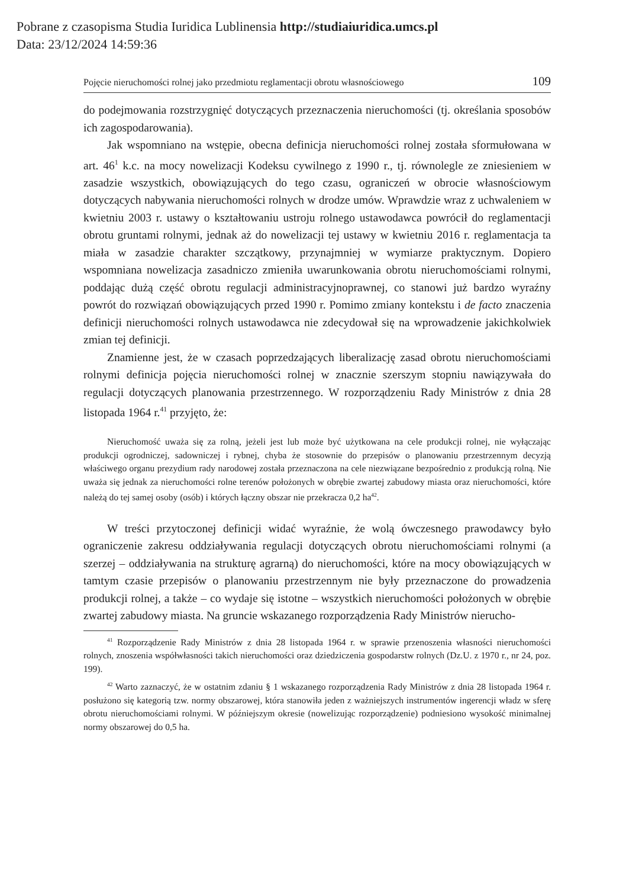Pobrane z czasopisma Studia Iuridica Lublinensia http://studiaiuridica.umcs.pl
Data: 23/12/2024 14:59:36
Pojęcie nieruchomości rolnej jako przedmiotu reglamentacji obrotu własnościowego 109
do podejmowania rozstrzygnięć dotyczących przeznaczenia nieruchomości (tj. określania sposobów ich zagospodarowania).
Jak wspomniano na wstępie, obecna definicja nieruchomości rolnej została sformułowana w art. 46<sup>1</sup> k.c. na mocy nowelizacji Kodeksu cywilnego z 1990 r., tj. równolegle ze zniesieniem w zasadzie wszystkich, obowiązujących do tego czasu, ograniczeń w obrocie własnościowym dotyczących nabywania nieruchomości rolnych w drodze umów. Wprawdzie wraz z uchwaleniem w kwietniu 2003 r. ustawy o kształtowaniu ustroju rolnego ustawodawca powrócił do reglamentacji obrotu gruntami rolnymi, jednak aż do nowelizacji tej ustawy w kwietniu 2016 r. reglamentacja ta miała w zasadzie charakter szczątkowy, przynajmniej w wymiarze praktycznym. Dopiero wspomniana nowelizacja zasadniczo zmieniła uwarunkowania obrotu nieruchomościami rolnymi, poddając dużą część obrotu regulacji administracyjnoprawnej, co stanowi już bardzo wyraźny powrót do rozwiązań obowiązujących przed 1990 r. Pomimo zmiany kontekstu i de facto znaczenia definicji nieruchomości rolnych ustawodawca nie zdecydował się na wprowadzenie jakichkolwiek zmian tej definicji.
Znamienne jest, że w czasach poprzedzających liberalizację zasad obrotu nieruchomościami rolnymi definicja pojęcia nieruchomości rolnej w znacznie szerszym stopniu nawiązywała do regulacji dotyczących planowania przestrzennego. W rozporządzeniu Rady Ministrów z dnia 28 listopada 1964 r.<sup>41</sup> przyjęto, że:
Nieruchomość uważa się za rolną, jeżeli jest lub może być użytkowana na cele produkcji rolnej, nie wyłączając produkcji ogrodniczej, sadowniczej i rybnej, chyba że stosownie do przepisów o planowaniu przestrzennym decyzją właściwego organu prezydium rady narodowej została przeznaczona na cele niezwiązane bezpośrednio z produkcją rolną. Nie uważa się jednak za nieruchomości rolne terenów położonych w obrębie zwartej zabudowy miasta oraz nieruchomości, które należą do tej samej osoby (osób) i których łączny obszar nie przekracza 0,2 ha<sup>42</sup>.
W treści przytoczonej definicji widać wyraźnie, że wolą ówczesnego prawodawcy było ograniczenie zakresu oddziaływania regulacji dotyczących obrotu nieruchomościami rolnymi (a szerzej – oddziaływania na strukturę agrarną) do nieruchomości, które na mocy obowiązujących w tamtym czasie przepisów o planowaniu przestrzennym nie były przeznaczone do prowadzenia produkcji rolnej, a także – co wydaje się istotne – wszystkich nieruchomości położonych w obrębie zwartej zabudowy miasta. Na gruncie wskazanego rozporządzenia Rady Ministrów nierucho-
<sup>41</sup> Rozporządzenie Rady Ministrów z dnia 28 listopada 1964 r. w sprawie przenoszenia własności nieruchomości rolnych, znoszenia współwłasności takich nieruchomości oraz dziedziczenia gospodarstw rolnych (Dz.U. z 1970 r., nr 24, poz. 199).
<sup>42</sup> Warto zaznaczyć, że w ostatnim zdaniu § 1 wskazanego rozporządzenia Rady Ministrów z dnia 28 listopada 1964 r. posłużono się kategorią tzw. normy obszarowej, która stanowiła jeden z ważniejszych instrumentów ingerencji władz w sferę obrotu nieruchomościami rolnymi. W późniejszym okresie (nowelizując rozporządzenie) podniesiono wysokość minimalnej normy obszarowej do 0,5 ha.